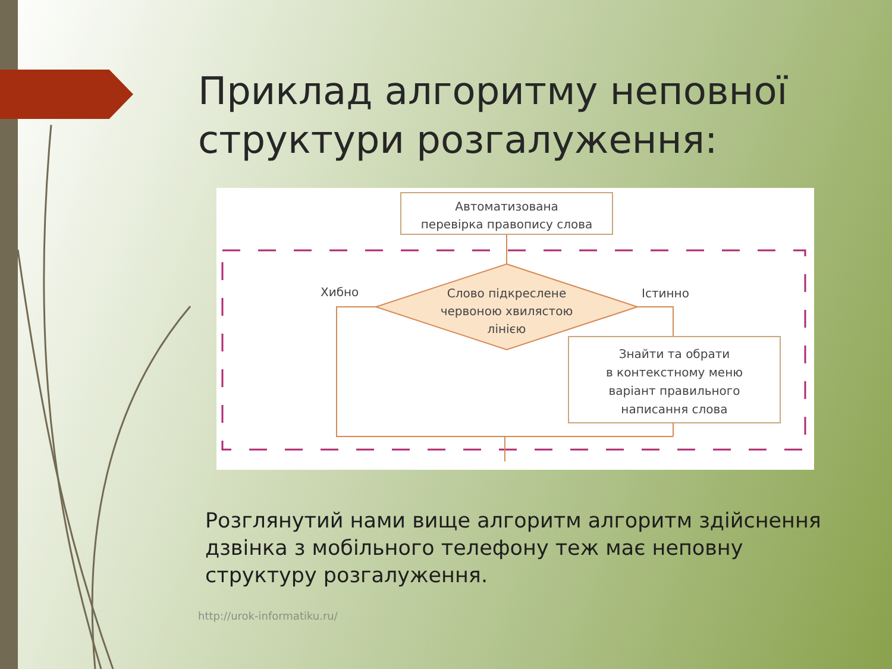Приклад алгоритму неповної структури розгалуження:
Автоматизована
перевірка правопису слова
Слово підкреслене
червоною хвилястою
лінією
Хибно
Істинно
Знайти та обрати
в контекстному меню
варіант правильного
написання слова
Розглянутий нами вище алгоритм алгоритм здійснення дзвінка з мобільного телефону теж має неповну структуру розгалуження.
http://urok-informatiku.ru/